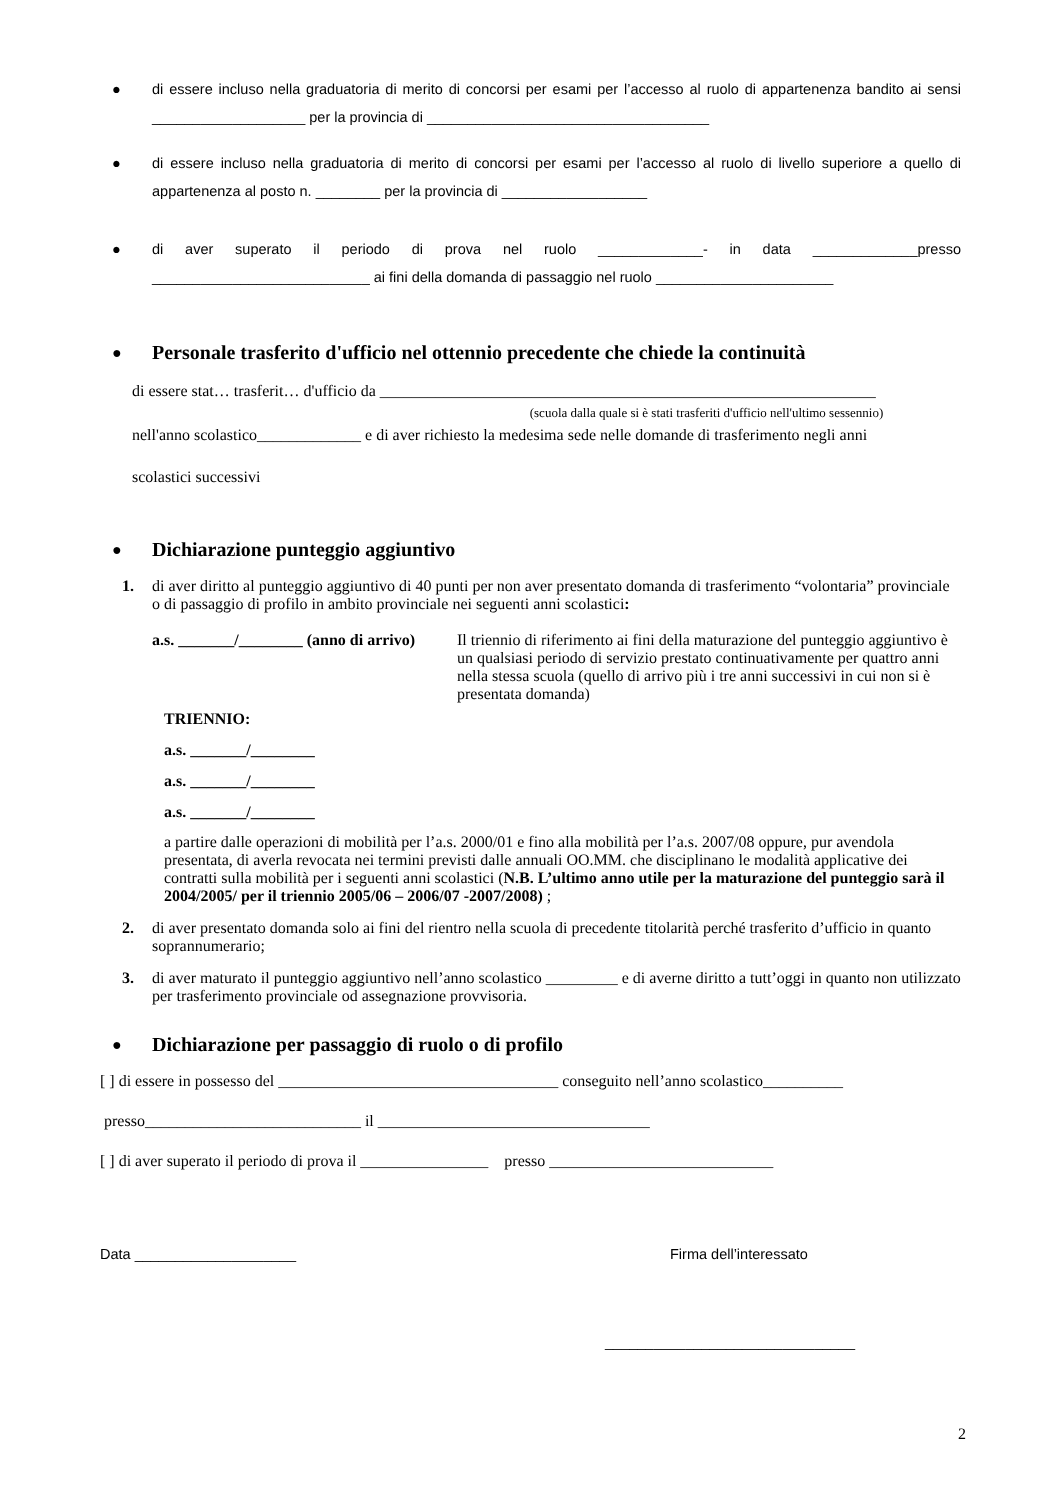● di essere incluso nella graduatoria di merito di concorsi per esami per l’accesso al ruolo di appartenenza bandito ai sensi ___________________ per la provincia di ___________________________________
● di essere incluso nella graduatoria di merito di concorsi per esami per l’accesso al ruolo di livello superiore a quello di appartenenza al posto n. ________ per la provincia di __________________
● di aver superato il periodo di prova nel ruolo _____________- in data _____________presso ___________________________ ai fini della domanda di passaggio nel ruolo ______________________
●
Personale trasferito d'ufficio nel ottennio precedente che chiede la continuità
di essere stat… trasferit… d'ufficio da ______________________________________________________________
(scuola dalla quale si è stati trasferiti d'ufficio nell'ultimo sessennio)
nell'anno scolastico_____________ e di aver richiesto la medesima sede nelle domande di trasferimento negli anni
scolastici successivi
●
Dichiarazione punteggio aggiuntivo
1. di aver diritto al punteggio aggiuntivo di 40 punti per non aver presentato domanda di trasferimento “volontaria” provinciale o di passaggio di profilo in ambito provinciale nei seguenti anni scolastici:
a.s. _______/________ (anno di arrivo)
Il triennio di riferimento ai fini della maturazione del punteggio aggiuntivo è un qualsiasi periodo di servizio prestato continuativamente per quattro anni nella stessa scuola (quello di arrivo più i tre anni successivi in cui non si è presentata domanda)
TRIENNIO:
a.s. _______/________
a.s. _______/________
a.s. _______/________
a partire dalle operazioni di mobilità per l’a.s. 2000/01 e fino alla mobilità per l’a.s. 2007/08 oppure, pur avendola presentata, di averla revocata nei termini previsti dalle annuali OO.MM. che disciplinano le modalità applicative dei contratti sulla mobilità per i seguenti anni scolastici (N.B. L’ultimo anno utile per la maturazione del punteggio sarà il 2004/2005/ per il triennio 2005/06 – 2006/07 -2007/2008) ;
2. di aver presentato domanda solo ai fini del rientro nella scuola di precedente titolarità perché trasferito d’ufficio in quanto soprannumerario;
3. di aver maturato il punteggio aggiuntivo nell’anno scolastico _________ e di averne diritto a tutt’oggi in quanto non utilizzato per trasferimento provinciale od assegnazione provvisoria.
●
Dichiarazione per passaggio di ruolo o di profilo
[ ] di essere in possesso del ___________________________________ conseguito nell’anno scolastico__________
presso___________________________ il __________________________________
[ ] di aver superato il periodo di prova il ________________ presso ____________________________
Data ____________________ Firma dell’interessato
_______________________________
2